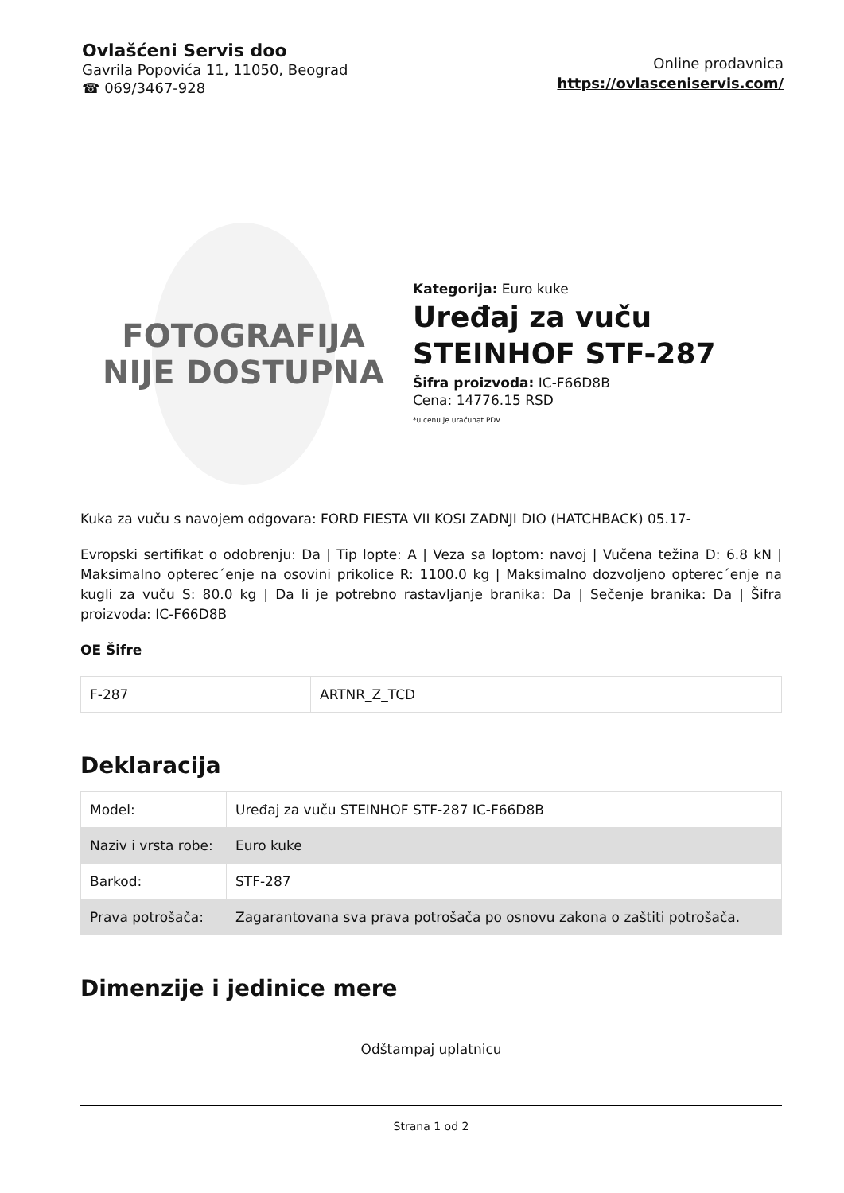Ovlašćeni Servis doo
Gavrila Popovića 11, 11050, Beograd
☎ 069/3467-928
Online prodavnica
https://ovlasceniservis.com/
FOTOGRAFIJA
NIJE DOSTUPNA
Kategorija: Euro kuke
Uređaj za vuču
STEINHOF STF-287
Šifra proizvoda: IC-F66D8B
Cena: 14776.15 RSD
*u cenu je uračunat PDV
Kuka za vuču s navojem odgovara: FORD FIESTA VII KOSI ZADNJI DIO (HATCHBACK) 05.17-
Evropski sertifikat o odobrenju: Da | Tip lopte: A | Veza sa loptom: navoj | Vučena težina D: 6.8 kN | Maksimalno opterec´enje na osovini prikolice R: 1100.0 kg | Maksimalno dozvoljeno opterec´enje na kugli za vuču S: 80.0 kg | Da li je potrebno rastavljanje branika: Da | Sečenje branika: Da | Šifra proizvoda: IC-F66D8B
OE Šifre
| F-287 | ARTNR_Z_TCD |
Deklaracija
| Model: | Uređaj za vuču STEINHOF STF-287 IC-F66D8B |
| Naziv i vrsta robe: | Euro kuke |
| Barkod: | STF-287 |
| Prava potrošača: | Zagarantovana sva prava potrošača po osnovu zakona o zaštiti potrošača. |
Dimenzije i jedinice mere
Odštampaj uplatnicu
Strana 1 od 2